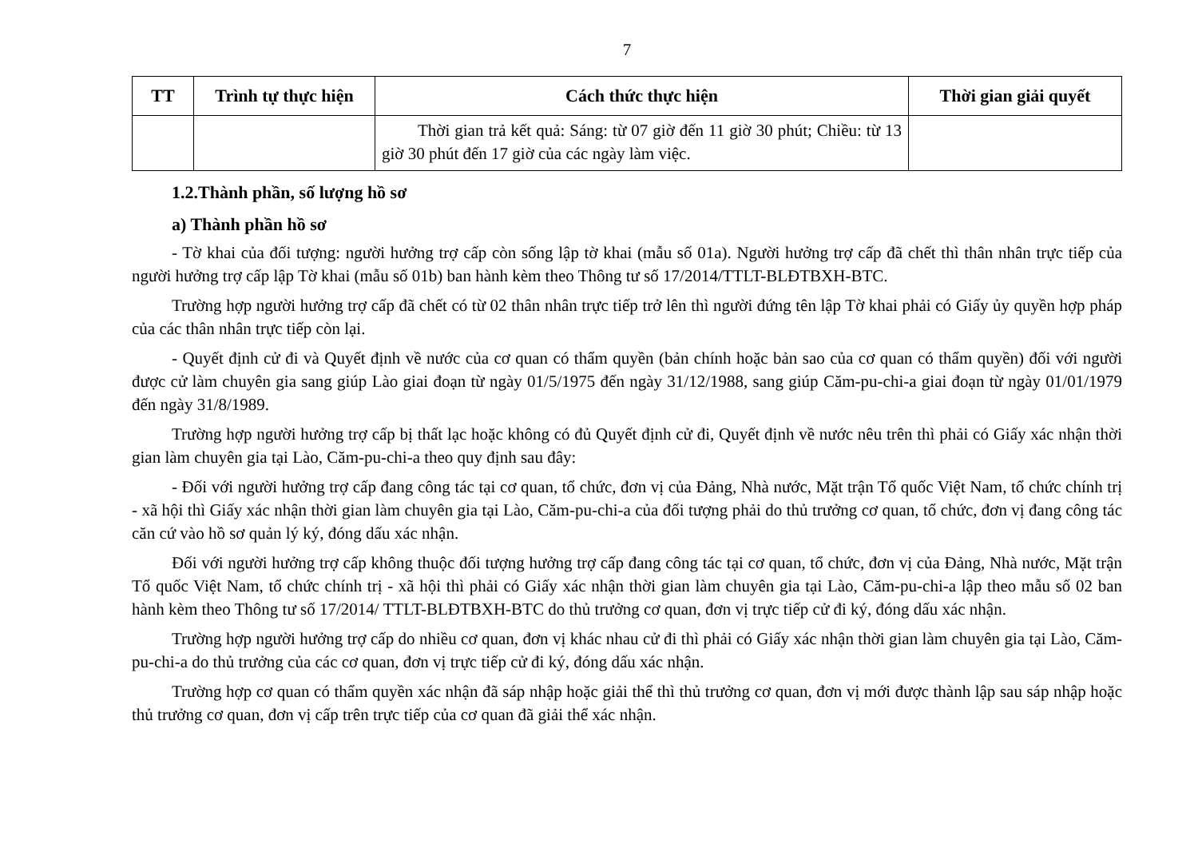7
| TT | Trình tự thực hiện | Cách thức thực hiện | Thời gian giải quyết |
| --- | --- | --- | --- |
| | | Thời gian trả kết quả: Sáng: từ 07 giờ đến 11 giờ 30 phút; Chiều: từ 13 giờ 30 phút đến 17 giờ của các ngày làm việc. | |
1.2.Thành phần, số lượng hồ sơ
a) Thành phần hồ sơ
- Tờ khai của đối tượng: người hưởng trợ cấp còn sống lập tờ khai (mẫu số 01a). Người hưởng trợ cấp đã chết thì thân nhân trực tiếp của người hưởng trợ cấp lập Tờ khai (mẫu số 01b) ban hành kèm theo Thông tư số 17/2014/TTLT-BLĐTBXH-BTC.
Trường hợp người hưởng trợ cấp đã chết có từ 02 thân nhân trực tiếp trở lên thì người đứng tên lập Tờ khai phải có Giấy ủy quyền hợp pháp của các thân nhân trực tiếp còn lại.
- Quyết định cử đi và Quyết định về nước của cơ quan có thẩm quyền (bản chính hoặc bản sao của cơ quan có thẩm quyền) đối với người được cử làm chuyên gia sang giúp Lào giai đoạn từ ngày 01/5/1975 đến ngày 31/12/1988, sang giúp Căm-pu-chi-a giai đoạn từ ngày 01/01/1979 đến ngày 31/8/1989.
Trường hợp người hưởng trợ cấp bị thất lạc hoặc không có đủ Quyết định cử đi, Quyết định về nước nêu trên thì phải có Giấy xác nhận thời gian làm chuyên gia tại Lào, Căm-pu-chi-a theo quy định sau đây:
- Đối với người hưởng trợ cấp đang công tác tại cơ quan, tổ chức, đơn vị của Đảng, Nhà nước, Mặt trận Tổ quốc Việt Nam, tổ chức chính trị - xã hội thì Giấy xác nhận thời gian làm chuyên gia tại Lào, Căm-pu-chi-a của đối tượng phải do thủ trưởng cơ quan, tổ chức, đơn vị đang công tác căn cứ vào hồ sơ quản lý ký, đóng dấu xác nhận.
Đối với người hưởng trợ cấp không thuộc đối tượng hưởng trợ cấp đang công tác tại cơ quan, tổ chức, đơn vị của Đảng, Nhà nước, Mặt trận Tổ quốc Việt Nam, tổ chức chính trị - xã hội thì phải có Giấy xác nhận thời gian làm chuyên gia tại Lào, Căm-pu-chi-a lập theo mẫu số 02 ban hành kèm theo Thông tư số 17/2014/ TTLT-BLĐTBXH-BTC do thủ trưởng cơ quan, đơn vị trực tiếp cử đi ký, đóng dấu xác nhận.
Trường hợp người hưởng trợ cấp do nhiều cơ quan, đơn vị khác nhau cử đi thì phải có Giấy xác nhận thời gian làm chuyên gia tại Lào, Căm-pu-chi-a do thủ trưởng của các cơ quan, đơn vị trực tiếp cử đi ký, đóng dấu xác nhận.
Trường hợp cơ quan có thẩm quyền xác nhận đã sáp nhập hoặc giải thể thì thủ trưởng cơ quan, đơn vị mới được thành lập sau sáp nhập hoặc thủ trưởng cơ quan, đơn vị cấp trên trực tiếp của cơ quan đã giải thể xác nhận.